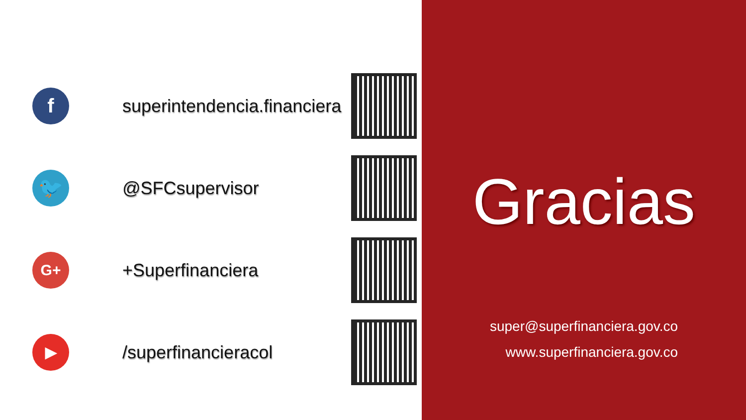f
superintendencia.financiera
🐦
@SFCsupervisor
G+
+Superfinanciera
▶
/superfinancieracol
Gracias
super@superfinanciera.gov.co
www.superfinanciera.gov.co